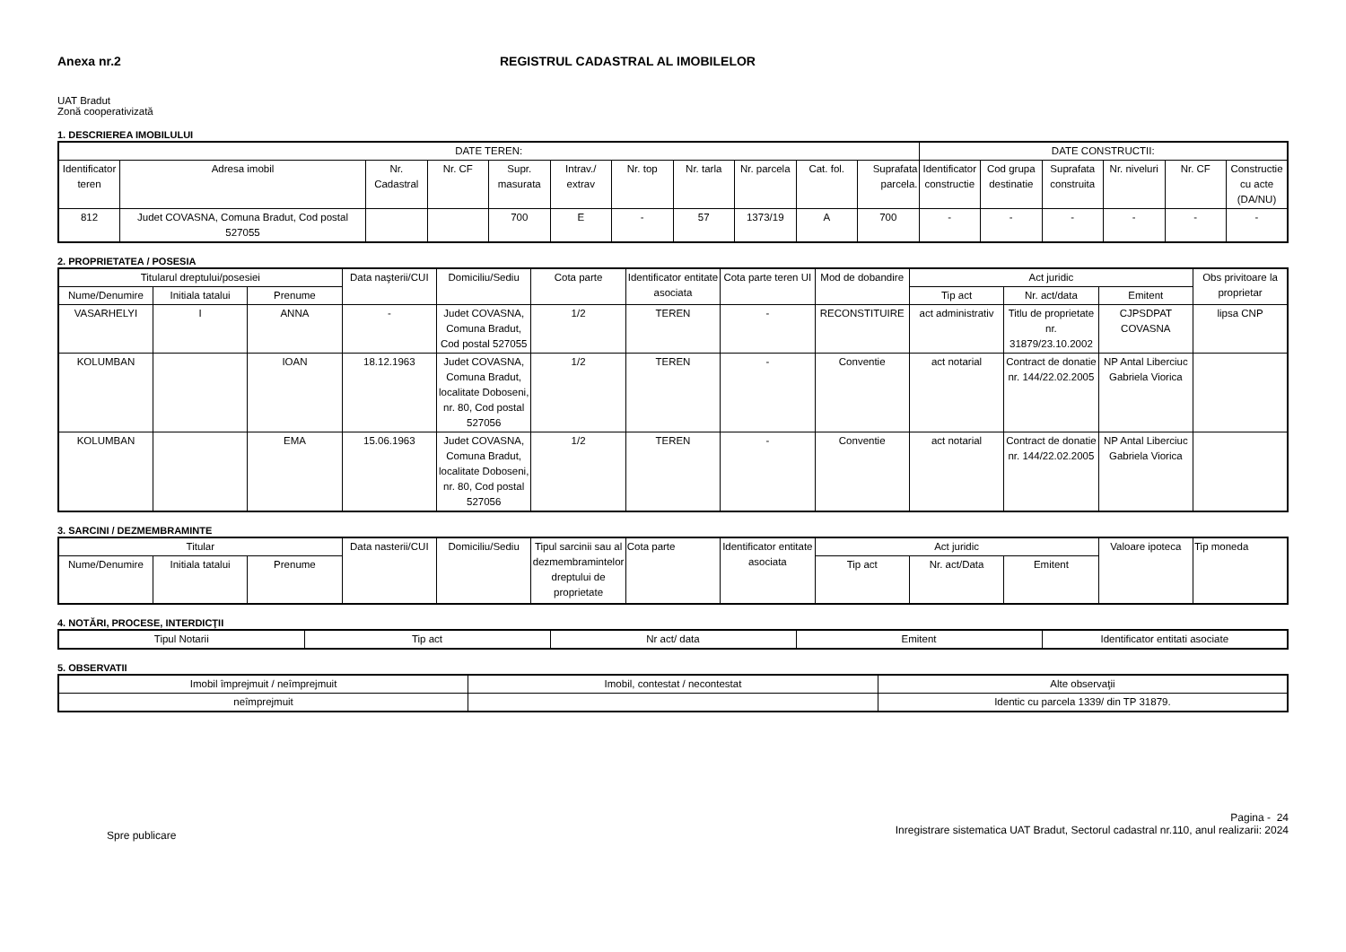Anexa nr.2 REGISTRUL CADASTRAL AL IMOBILELOR
UAT Bradut
Zonă cooperativizată
1. DESCRIEREA IMOBILULUI
| DATE TEREN: | | | | | | | | | | | DATE CONSTRUCTII: | | | | | |
| --- | --- | --- | --- | --- | --- | --- | --- | --- | --- | --- | --- | --- | --- | --- | --- | --- |
| Identificator teren | Adresa imobil | Nr. Cadastral | Nr. CF | Supr. masurata | Intrav./ extrav | Nr. top | Nr. tarla | Nr. parcela | Cat. fol. | Suprafata parcela. | Identificator constructie | Cod grupa destinatie | Suprafata construita | Nr. niveluri | Nr. CF | Constructie cu acte (DA/NU) |
| 812 | Judet COVASNA, Comuna Bradut, Cod postal 527055 | | | 700 | E | - | 57 | 1373/19 | A | 700 | - | - | - | - | - | - |
2. PROPRIETATEA / POSESIA
| Titularul dreptului/posesiei | | | Data naşterii/CUI | Domiciliu/Sediu | Cota parte | Identificator entitate asociata | Cota parte teren UI | Mod de dobandire | Act juridic | | | Obs privitoare la proprietar |
| --- | --- | --- | --- | --- | --- | --- | --- | --- | --- | --- | --- | --- |
| Nume/Denumire | Initiala tatalui | Prenume | | | | | | | Tip act | Nr. act/data | Emitent | |
| VASARHELYI | I | ANNA | - | Judet COVASNA, Comuna Bradut, Cod postal 527055 | 1/2 | TEREN | - | RECONSTITUIRE | act administrativ | Titlu de proprietate nr. 31879/23.10.2002 | CJPSDPAT COVASNA | lipsa CNP |
| KOLUMBAN | | IOAN | 18.12.1963 | Judet COVASNA, Comuna Bradut, localitate Doboseni, nr. 80, Cod postal 527056 | 1/2 | TEREN | - | Conventie | act notarial | Contract de donatie nr. 144/22.02.2005 | NP Antal Liberciuc Gabriela Viorica | |
| KOLUMBAN | | EMA | 15.06.1963 | Judet COVASNA, Comuna Bradut, localitate Doboseni, nr. 80, Cod postal 527056 | 1/2 | TEREN | - | Conventie | act notarial | Contract de donatie nr. 144/22.02.2005 | NP Antal Liberciuc Gabriela Viorica | |
3. SARCINI / DEZMEMBRAMINTE
| Titular | | | Data nasterii/CUI | Domiciliu/Sediu | Tipul sarcinii sau al dezmembramintelor dreptului de proprietate | Cota parte | Identificator entitate asociata | Act juridic | | | Valoare ipoteca | Tip moneda |
| --- | --- | --- | --- | --- | --- | --- | --- | --- | --- | --- | --- | --- |
| Nume/Denumire | Initiala tatalui | Prenume | | | | | | Tip act | Nr. act/Data | Emitent | | |
4. NOTĂRI, PROCESE, INTERDICŢII
| Tipul Notarii | Tip act | Nr act/ data | Emitent | Identificator entitati asociate |
| --- | --- | --- | --- | --- |
5. OBSERVATII
| Imobil împrejmuit / neîmprejmuit | Imobil, contestat / necontestat | Alte observaţii |
| --- | --- | --- |
| neîmprejmuit | | Identic cu parcela 1339/ din TP 31879. |
Spre publicare
Pagina - 24
Inregistrare sistematica UAT Bradut, Sectorul cadastral nr.110, anul realizarii: 2024